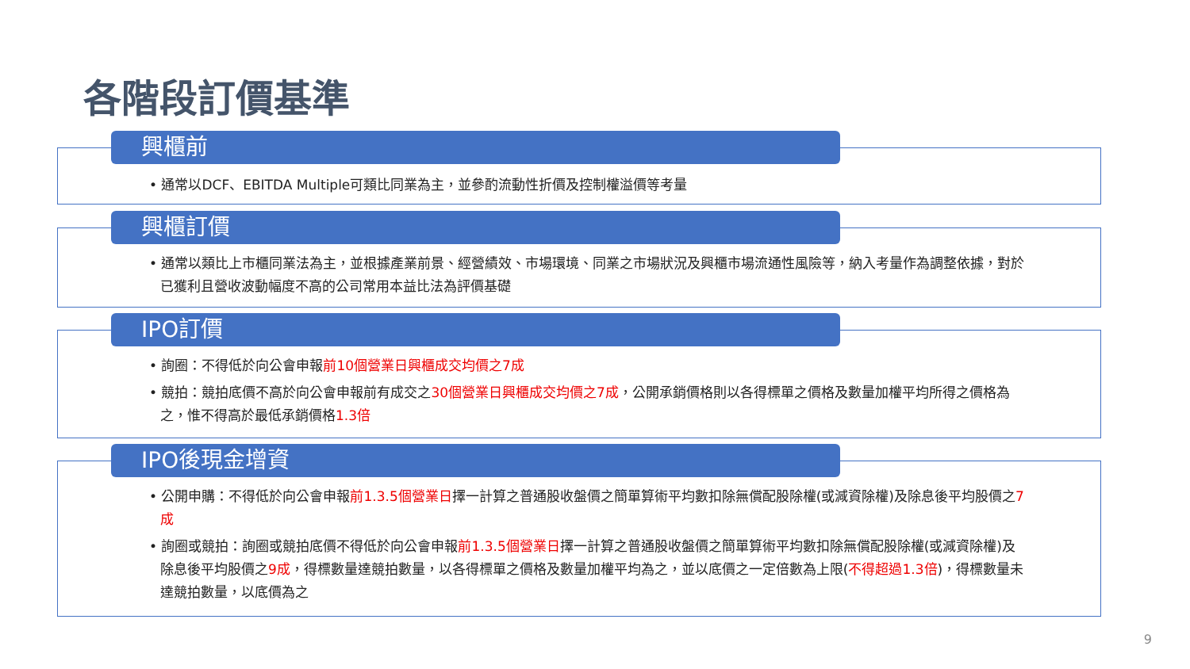各階段訂價基準
興櫃前
• 通常以DCF、EBITDA Multiple可類比同業為主，並參酌流動性折價及控制權溢價等考量
興櫃訂價
• 通常以類比上市櫃同業法為主，並根據產業前景、經營績效、市場環境、同業之市場狀況及興櫃市場流通性風險等，納入考量作為調整依據，對於已獲利且營收波動幅度不高的公司常用本益比法為評價基礎
IPO訂價
• 詢圈：不得低於向公會申報前10個營業日興櫃成交均價之7成
• 競拍：競拍底價不高於向公會申報前有成交之30個營業日興櫃成交均價之7成，公開承銷價格則以各得標單之價格及數量加權平均所得之價格為之，惟不得高於最低承銷價格1.3倍
IPO後現金增資
• 公開申購：不得低於向公會申報前1.3.5個營業日擇一計算之普通股收盤價之簡單算術平均數扣除無償配股除權(或減資除權)及除息後平均股價之7成
• 詢圈或競拍：詢圈或競拍底價不得低於向公會申報前1.3.5個營業日擇一計算之普通股收盤價之簡單算術平均數扣除無償配股除權(或減資除權)及除息後平均股價之9成，得標數量達競拍數量，以各得標單之價格及數量加權平均為之，並以底價之一定倍數為上限(不得超過1.3倍)，得標數量未達競拍數量，以底價為之
9